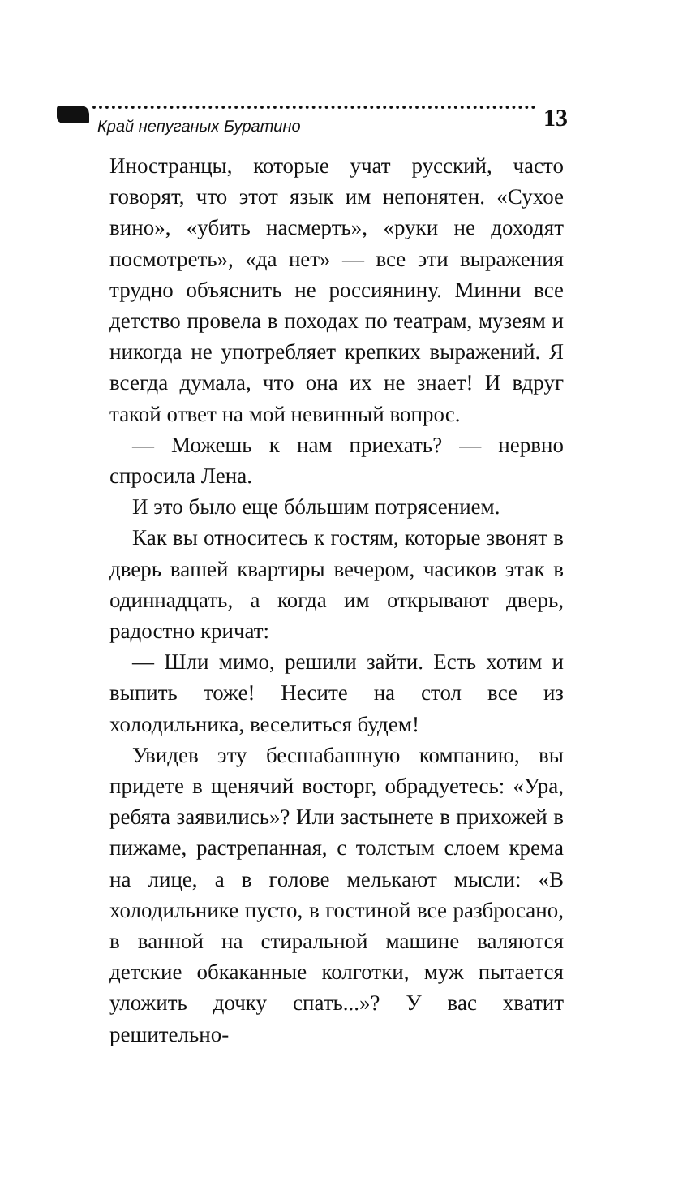Край непуганых Буратино 13
Иностранцы, которые учат русский, часто говорят, что этот язык им непонятен. «Сухое вино», «убить насмерть», «руки не доходят посмотреть», «да нет» — все эти выражения трудно объяснить не россиянину. Минни все детство провела в походах по театрам, музеям и никогда не употребляет крепких выражений. Я всегда думала, что она их не знает! И вдруг такой ответ на мой невинный вопрос.
— Можешь к нам приехать? — нервно спросила Лена.
И это было еще бóльшим потрясением.
Как вы относитесь к гостям, которые звонят в дверь вашей квартиры вечером, часиков этак в одиннадцать, а когда им открывают дверь, радостно кричат:
— Шли мимо, решили зайти. Есть хотим и выпить тоже! Несите на стол все из холодильника, веселиться будем!
Увидев эту бесшабашную компанию, вы придете в щенячий восторг, обрадуетесь: «Ура, ребята заявились»? Или застынете в прихожей в пижаме, растрепанная, с толстым слоем крема на лице, а в голове мелькают мысли: «В холодильнике пусто, в гостиной все разбросано, в ванной на стиральной машине валяются детские обкаканные колготки, муж пытается уложить дочку спать...»? У вас хватит решительно-